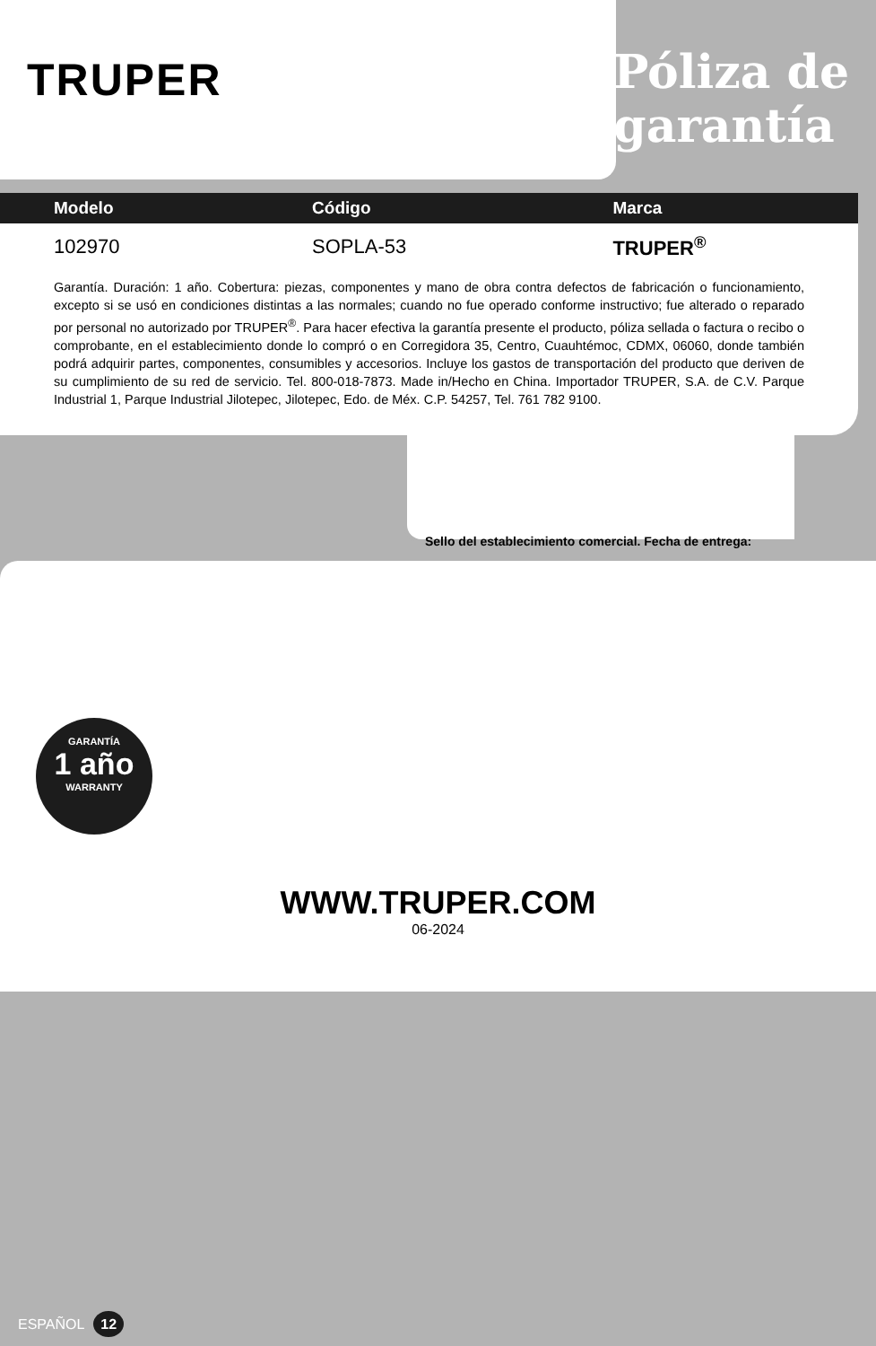TRUPER
Póliza de
garantía
| Modelo | Código | Marca |
| --- | --- | --- |
| 102970 | SOPLA-53 | TRUPER<sup>®</sup> |
Garantía. Duración: 1 año. Cobertura: piezas, componentes y mano de obra contra defectos de fabricación o funcionamiento, excepto si se usó en condiciones distintas a las normales; cuando no fue operado conforme instructivo; fue alterado o reparado por personal no autorizado por TRUPER<sup>®</sup>. Para hacer efectiva la garantía presente el producto, póliza sellada o factura o recibo o comprobante, en el establecimiento donde lo compró o en Corregidora 35, Centro, Cuauhtémoc, CDMX, 06060, donde también podrá adquirir partes, componentes, consumibles y accesorios. Incluye los gastos de transportación del producto que deriven de su cumplimiento de su red de servicio. Tel. 800-018-7873. Made in/Hecho en China. Importador TRUPER, S.A. de C.V. Parque Industrial 1, Parque Industrial Jilotepec, Jilotepec, Edo. de Méx. C.P. 54257, Tel. 761 782 9100.
GARANTÍA
1 año
WARRANTY
Sello del establecimiento comercial. Fecha de entrega:
WWW.TRUPER.COM
06-2024
ESPAÑOL 12